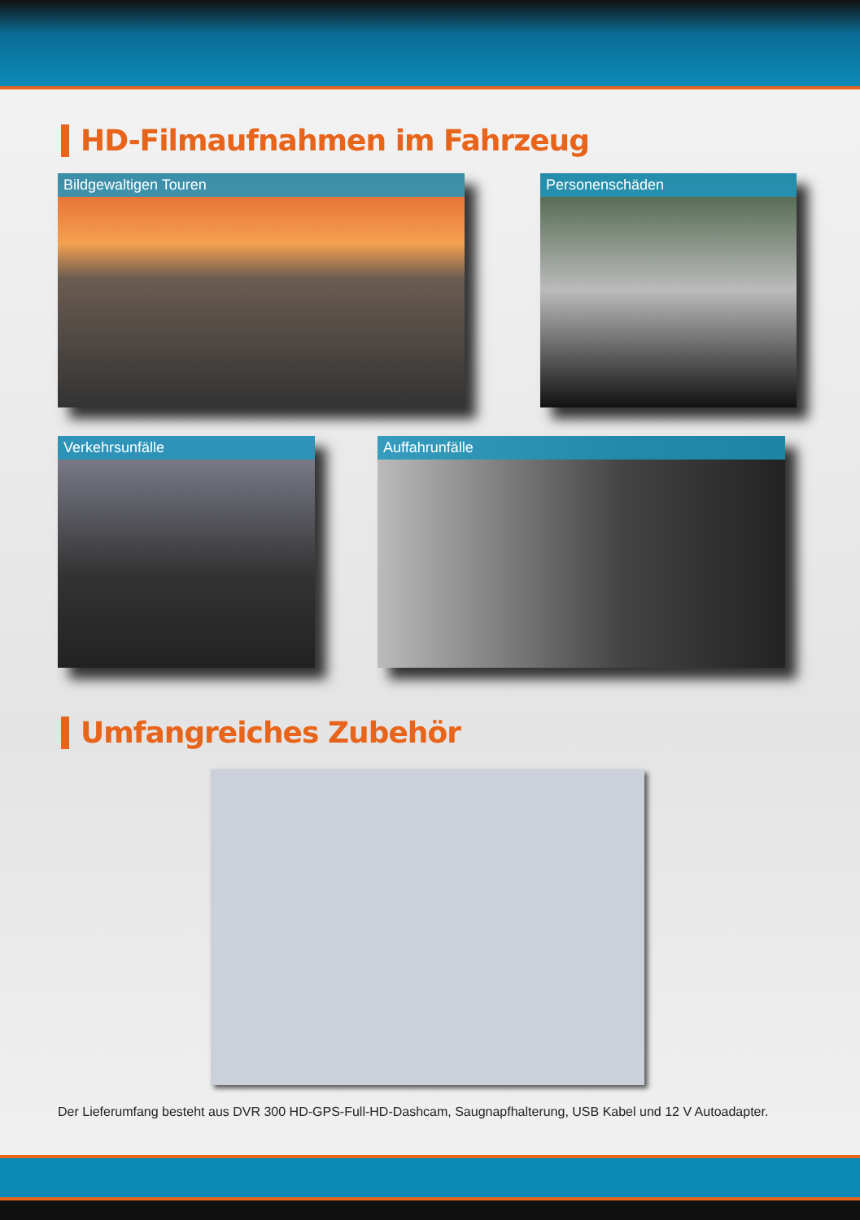HD-Filmaufnahmen im Fahrzeug
Bildgewaltigen Touren Personenschäden
Verkehrsunfälle Auffahrunfälle
Umfangreiches Zubehör
Der Lieferumfang besteht aus DVR 300 HD-GPS-Full-HD-Dashcam, Saugnapfhalterung, USB Kabel und 12 V Autoadapter.